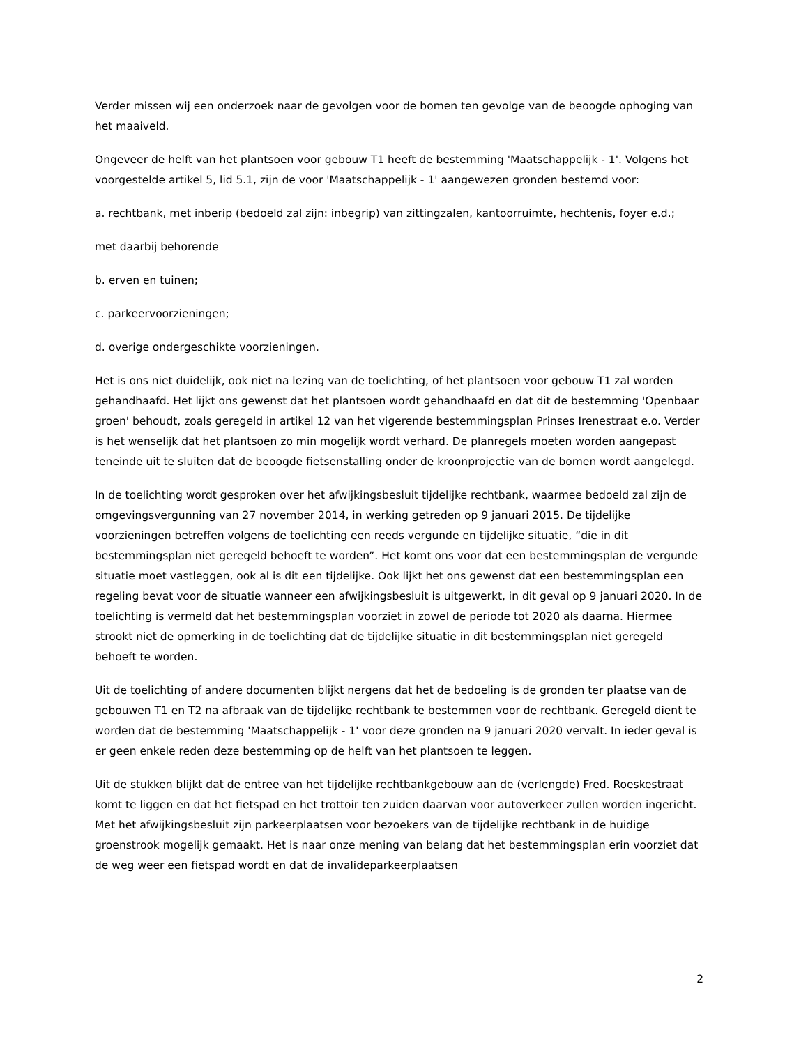Verder missen wij een onderzoek naar de gevolgen voor de bomen ten gevolge van de beoogde ophoging van het maaiveld.
Ongeveer de helft van het plantsoen voor gebouw T1 heeft de bestemming 'Maatschappelijk - 1'. Volgens het voorgestelde artikel 5, lid 5.1, zijn de voor 'Maatschappelijk - 1' aangewezen gronden bestemd voor:
a. rechtbank, met inberip (bedoeld zal zijn: inbegrip) van zittingzalen, kantoorruimte, hechtenis, foyer e.d.;
met daarbij behorende
b. erven en tuinen;
c. parkeervoorzieningen;
d. overige ondergeschikte voorzieningen.
Het is ons niet duidelijk, ook niet na lezing van de toelichting, of het plantsoen voor gebouw T1 zal worden gehandhaafd. Het lijkt ons gewenst dat het plantsoen wordt gehandhaafd en dat dit de bestemming 'Openbaar groen' behoudt, zoals geregeld in artikel 12 van het vigerende bestemmingsplan Prinses Irenestraat e.o. Verder is het wenselijk dat het plantsoen zo min mogelijk wordt verhard. De planregels moeten worden aangepast teneinde uit te sluiten dat de beoogde fietsenstalling onder de kroonprojectie van de bomen wordt aangelegd.
In de toelichting wordt gesproken over het afwijkingsbesluit tijdelijke rechtbank, waarmee bedoeld zal zijn de omgevingsvergunning van 27 november 2014, in werking getreden op 9 januari 2015. De tijdelijke voorzieningen betreffen volgens de toelichting een reeds vergunde en tijdelijke situatie, “die in dit bestemmingsplan niet geregeld behoeft te worden”. Het komt ons voor dat een bestemmingsplan de vergunde situatie moet vastleggen, ook al is dit een tijdelijke. Ook lijkt het ons gewenst dat een bestemmingsplan een regeling bevat voor de situatie wanneer een afwijkingsbesluit is uitgewerkt, in dit geval op 9 januari 2020. In de toelichting is vermeld dat het bestemmingsplan voorziet in zowel de periode tot 2020 als daarna. Hiermee strookt niet de opmerking in de toelichting dat de tijdelijke situatie in dit bestemmingsplan niet geregeld behoeft te worden.
Uit de toelichting of andere documenten blijkt nergens dat het de bedoeling is de gronden ter plaatse van de gebouwen T1 en T2 na afbraak van de tijdelijke rechtbank te bestemmen voor de rechtbank. Geregeld dient te worden dat de bestemming 'Maatschappelijk - 1' voor deze gronden na 9 januari 2020 vervalt. In ieder geval is er geen enkele reden deze bestemming op de helft van het plantsoen te leggen.
Uit de stukken blijkt dat de entree van het tijdelijke rechtbankgebouw aan de (verlengde) Fred. Roeskestraat komt te liggen en dat het fietspad en het trottoir ten zuiden daarvan voor autoverkeer zullen worden ingericht. Met het afwijkingsbesluit zijn parkeerplaatsen voor bezoekers van de tijdelijke rechtbank in de huidige groenstrook mogelijk gemaakt. Het is naar onze mening van belang dat het bestemmingsplan erin voorziet dat de weg weer een fietspad wordt en dat de invalideparkeerplaatsen
2